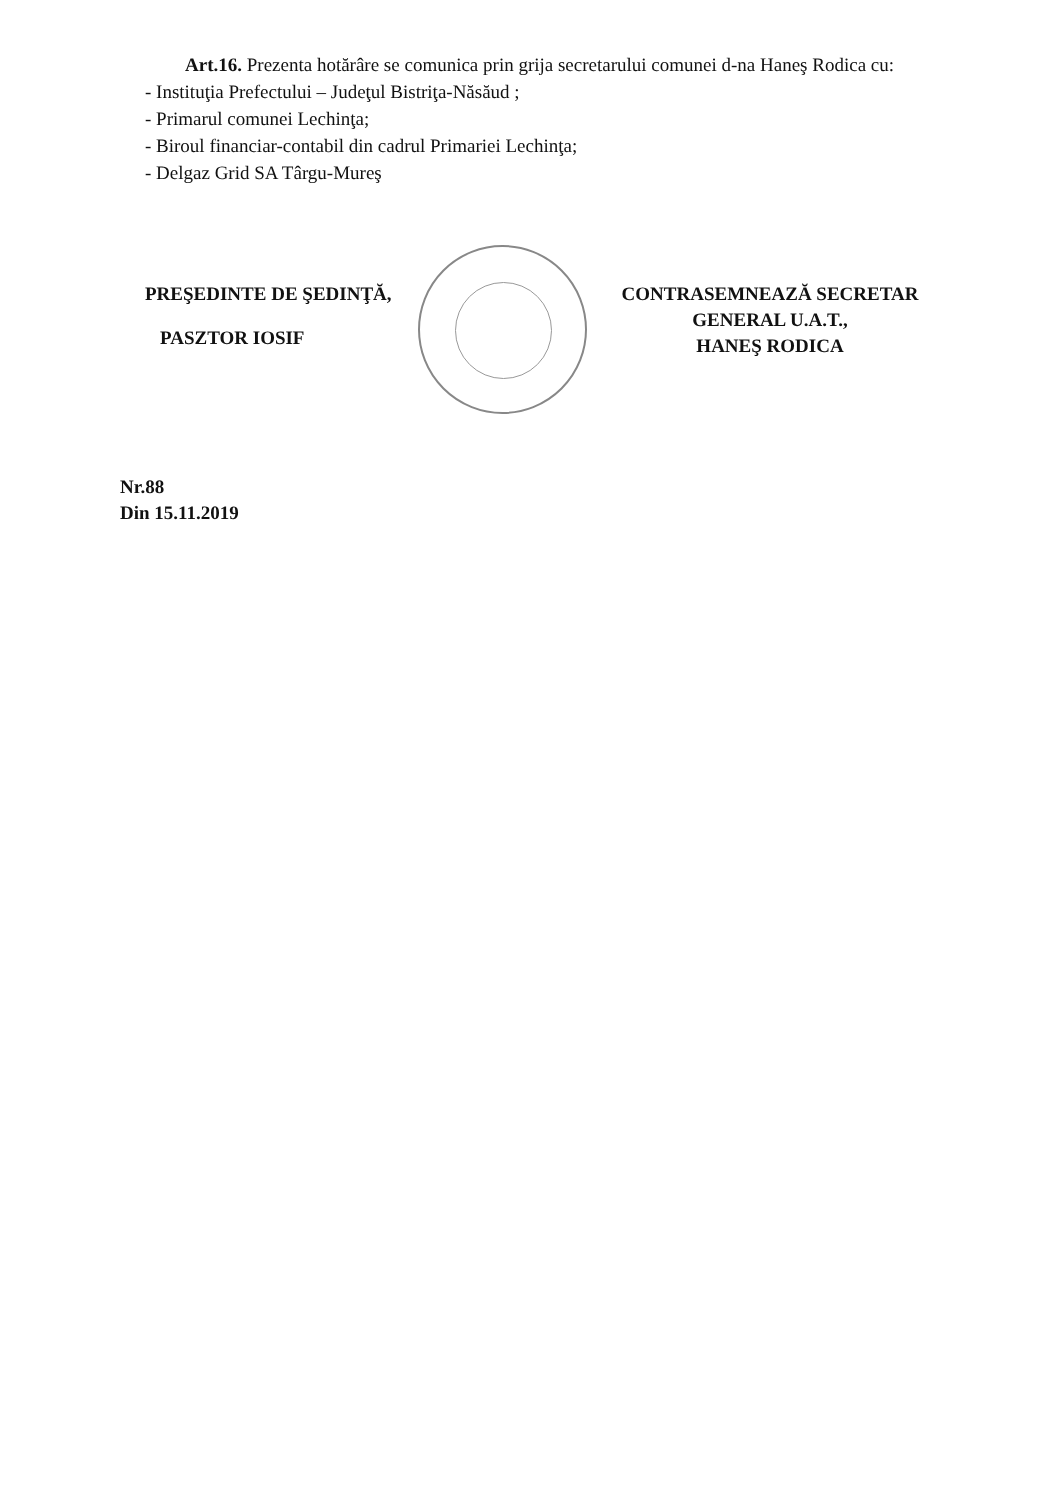Art.16. Prezenta hotărâre se comunica prin grija secretarului comunei d-na Haneş Rodica cu:
- Instituţia Prefectului – Judeţul Bistriţa-Năsăud ;
- Primarul comunei Lechinţa;
- Biroul financiar-contabil din cadrul Primariei Lechinţa;
- Delgaz Grid SA Târgu-Mureş
PREŞEDINTE DE ŞEDINŢĂ,
PASZTOR IOSIF
CONTRASEMNEAZĂ SECRETAR
GENERAL U.A.T.,
HANEŞ RODICA
Nr.88
Din 15.11.2019